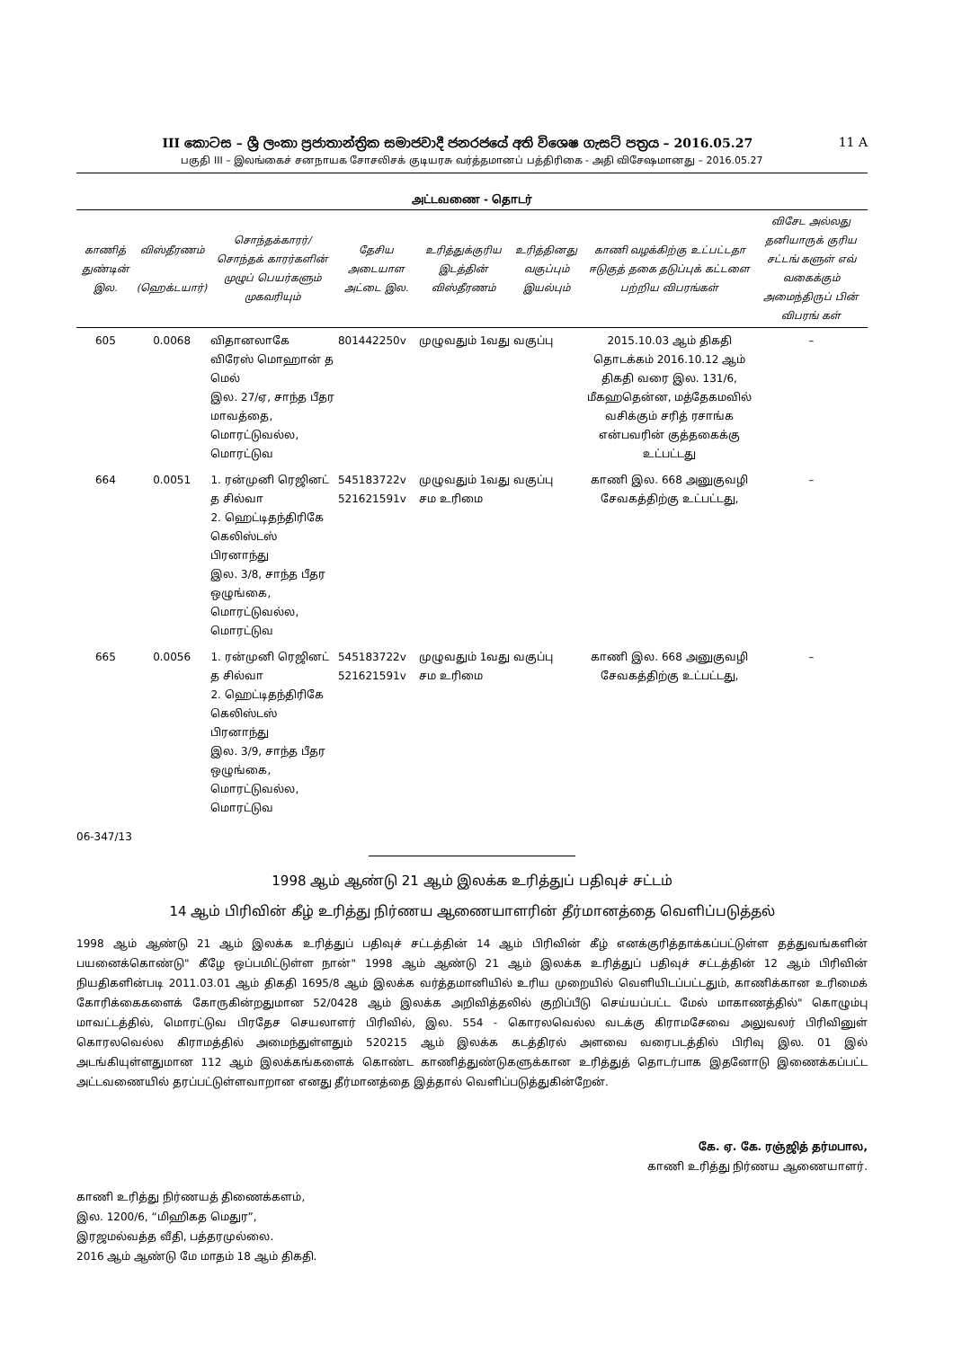III කොටස – ශ්‍රී ලංකා ප්‍රජාතාන්ත්‍රික සමාජවාදී ජනරජයේ අති විශෙෂ ගැසට් පත්‍රය – 2016.05.27 11 A
பகுதி III – இலங்கைச் சனநாயக சோசலிசக் குடியரசு வர்த்தமானப் பத்திரிகை - அதி விசேஷமானது – 2016.05.27
அட்டவணை - தொடர்
| காணித் துண்டின் இல. | விஸ்தீரணம் (ஹெக்டயார்) | சொந்தக்காரர்/ சொந்தக் காரர்களின் முழுப் பெயர்களும் முகவரியும் | தேசிய அடையாள அட்டை இல. | உரித்துக்குரிய இடத்தின் விஸ்தீரணம் | உரித்தினது வகுப்பும் இயல்பும் | காணி வழக்கிற்கு உட்பட்டதா ஈடுகுத் தகை தடுப்புக் கட்டளை பற்றிய விபரங்கள் | விசேட அல்லது தனியாருக் குரிய சட்டங் களுள் எவ் வகைக்கும் அமைந்திருப் பின் விபரங் கள் |
| --- | --- | --- | --- | --- | --- | --- | --- |
| 605 | 0.0068 | விதானலாகே விரேஸ் மொஹான் த மெல் இல. 27/ஏ, சாந்த பீதர மாவத்தை, மொரட்டுவல்ல, மொரட்டுவ | 801442250v | முழுவதும் 1வது வகுப்பு | | 2015.10.03 ஆம் திகதி தொடக்கம் 2016.10.12 ஆம் திகதி வரை இல. 131/6, மீகஹதென்ன, மத்தேகமவில் வசிக்கும் சரித் ரசாங்க என்பவரின் குத்தகைக்கு உட்பட்டது | – |
| 664 | 0.0051 | 1. ரன்முனி ரெஜினட் த சில்வா 2. ஹெட்டிதந்திரிகே கெலிஸ்டஸ் பிரனாந்து இல. 3/8, சாந்த பீதர ஒழுங்கை, மொரட்டுவல்ல, மொரட்டுவ | 545183722v 521621591v | முழுவதும் 1வது வகுப்பு சம உரிமை | | காணி இல. 668 அனுகுவழி சேவகத்திற்கு உட்பட்டது, | – |
| 665 | 0.0056 | 1. ரன்முனி ரெஜினட் த சில்வா 2. ஹெட்டிதந்திரிகே கெலிஸ்டஸ் பிரனாந்து இல. 3/9, சாந்த பீதர ஒழுங்கை, மொரட்டுவல்ல, மொரட்டுவ | 545183722v 521621591v | முழுவதும் 1வது வகுப்பு சம உரிமை | | காணி இல. 668 அனுகுவழி சேவகத்திற்கு உட்பட்டது, | – |
06-347/13
1998 ஆம் ஆண்டு 21 ஆம் இலக்க உரித்துப் பதிவுச் சட்டம்
14 ஆம் பிரிவின் கீழ் உரித்து நிர்ணய ஆணையாளரின் தீர்மானத்தை வெளிப்படுத்தல்
1998 ஆம் ஆண்டு 21 ஆம் இலக்க உரித்துப் பதிவுச் சட்டத்தின் 14 ஆம் பிரிவின் கீழ் எனக்குரித்தாக்கப்பட்டுள்ள தத்துவங்களின் பயனைக்கொண்டு" கீழே ஒப்பமிட்டுள்ள நான்" 1998 ஆம் ஆண்டு 21 ஆம் இலக்க உரித்துப் பதிவுச் சட்டத்தின் 12 ஆம் பிரிவின் நியதிகளின்படி 2011.03.01 ஆம் திகதி 1695/8 ஆம் இலக்க வர்த்தமானியில் உரிய முறையில் வெளியிடப்பட்டதும், காணிக்கான உரிமைக் கோரிக்கைகளைக் கோருகின்றதுமான 52/0428 ஆம் இலக்க அறிவித்தலில் குறிப்பீடு செய்யப்பட்ட மேல் மாகாணத்தில்" கொழும்பு மாவட்டத்தில், மொரட்டுவ பிரதேச செயலாளர் பிரிவில், இல. 554 - கொரலவெல்ல வடக்கு கிராமசேவை அலுவலர் பிரிவினுள் கொரலவெல்ல கிராமத்தில் அமைந்துள்ளதும் 520215 ஆம் இலக்க கடத்திரல் அளவை வரைபடத்தில் பிரிவு இல. 01 இல் அடங்கியுள்ளதுமான 112 ஆம் இலக்கங்களைக் கொண்ட காணித்துண்டுகளுக்கான உரித்துத் தொடர்பாக இதனோடு இணைக்கப்பட்ட அட்டவணையில் தரப்பட்டுள்ளவாறான எனது தீர்மானத்தை இத்தால் வெளிப்படுத்துகின்றேன்.
கே. ஏ. கே. ரஞ்ஜித் தர்மபால,
காணி உரித்து நிர்ணய ஆணையாளர்.
காணி உரித்து நிர்ணயத் திணைக்களம்,
இல. 1200/6, “மிஹிகத மெதுர”,
இரஜமல்வத்த வீதி, பத்தரமுல்லை.
2016 ஆம் ஆண்டு மே மாதம் 18 ஆம் திகதி.